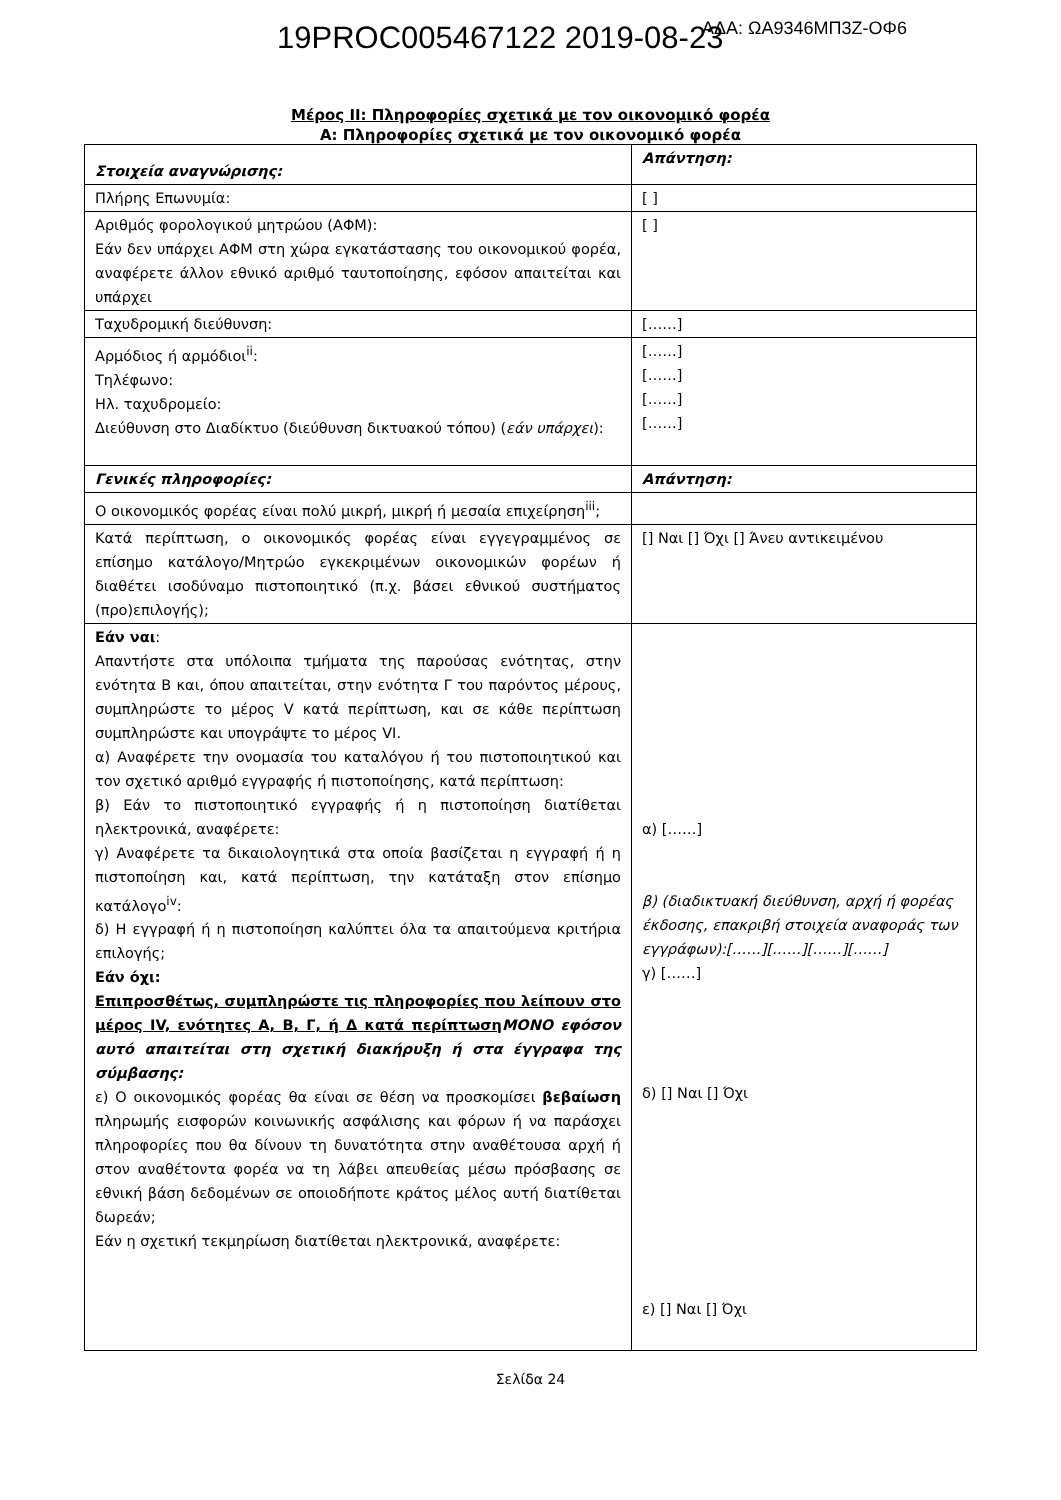19PROC005467122 2019-08-23 ΑΔΑ: ΩΑ9346ΜΠ3Ζ-ΟΦ6
Μέρος II: Πληροφορίες σχετικά με τον οικονομικό φορέα
Α: Πληροφορίες σχετικά με τον οικονομικό φορέα
| Στοιχεία αναγνώρισης: | Απάντηση: |
| Πλήρης Επωνυμία: | [ ] |
| Αριθμός φορολογικού μητρώου (ΑΦΜ): Εάν δεν υπάρχει ΑΦΜ στη χώρα εγκατάστασης του οικονομικού φορέα, αναφέρετε άλλον εθνικό αριθμό ταυτοποίησης, εφόσον απαιτείται και υπάρχει | [ ] |
| Ταχυδρομική διεύθυνση: | [……] |
| Αρμόδιος ή αρμόδιοι<sup>ii</sup>: Τηλέφωνο: Ηλ. ταχυδρομείο: Διεύθυνση στο Διαδίκτυο (διεύθυνση δικτυακού τόπου) ( εάν υπάρχει ): | [……] [……] [……] [……] |
| Γενικές πληροφορίες: | Απάντηση: |
| Ο οικονομικός φορέας είναι πολύ μικρή, μικρή ή μεσαία επιχείρηση<sup>iii</sup>; | |
| Κατά περίπτωση, ο οικονομικός φορέας είναι εγγεγραμμένος σε επίσημο κατάλογο/Μητρώο εγκεκριμένων οικονομικών φορέων ή διαθέτει ισοδύναμο πιστοποιητικό (π.χ. βάσει εθνικού συστήματος (προ)επιλογής); | [] Ναι [] Όχι [] Άνευ αντικειμένου |
| Εάν ναι : Απαντήστε στα υπόλοιπα τμήματα της παρούσας ενότητας, στην ενότητα Β και, όπου απαιτείται, στην ενότητα Γ του παρόντος μέρους, συμπληρώστε το μέρος V κατά περίπτωση, και σε κάθε περίπτωση συμπληρώστε και υπογράψτε το μέρος VI. α) Αναφέρετε την ονομασία του καταλόγου ή του πιστοποιητικού και τον σχετικό αριθμό εγγραφής ή πιστοποίησης, κατά περίπτωση: β) Εάν το πιστοποιητικό εγγραφής ή η πιστοποίηση διατίθεται ηλεκτρονικά, αναφέρετε: γ) Αναφέρετε τα δικαιολογητικά στα οποία βασίζεται η εγγραφή ή η πιστοποίηση και, κατά περίπτωση, την κατάταξη στον επίσημο κατάλογο<sup>iv</sup>: δ) Η εγγραφή ή η πιστοποίηση καλύπτει όλα τα απαιτούμενα κριτήρια επιλογής; Εάν όχι: Επιπροσθέτως, συμπληρώστε τις πληροφορίες που λείπουν στο μέρος IV, ενότητες Α, Β, Γ, ή Δ κατά περίπτωση ΜΟΝΟ εφόσον αυτό απαιτείται στη σχετική διακήρυξη ή στα έγγραφα της σύμβασης: ε) Ο οικονομικός φορέας θα είναι σε θέση να προσκομίσει βεβαίωση πληρωμής εισφορών κοινωνικής ασφάλισης και φόρων ή να παράσχει πληροφορίες που θα δίνουν τη δυνατότητα στην αναθέτουσα αρχή ή στον αναθέτοντα φορέα να τη λάβει απευθείας μέσω πρόσβασης σε εθνική βάση δεδομένων σε οποιοδήποτε κράτος μέλος αυτή διατίθεται δωρεάν; Εάν η σχετική τεκμηρίωση διατίθεται ηλεκτρονικά, αναφέρετε: | α) [……] β) (διαδικτυακή διεύθυνση, αρχή ή φορέας έκδοσης, επακριβή στοιχεία αναφοράς των εγγράφων):[……][……][……][……] γ) [……] δ) [] Ναι [] Όχι ε) [] Ναι [] Όχι |
Σελίδα 24